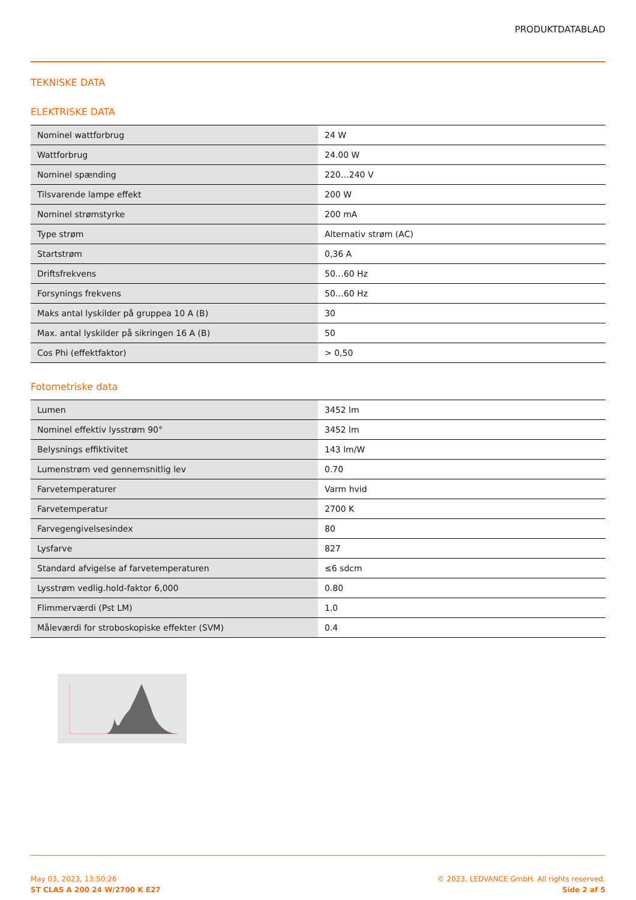PRODUKTDATABLAD
TEKNISKE DATA
ELEKTRISKE DATA
| Nominel wattforbrug | 24 W |
| Wattforbrug | 24.00 W |
| Nominel spænding | 220…240 V |
| Tilsvarende lampe effekt | 200 W |
| Nominel strømstyrke | 200 mA |
| Type strøm | Alternativ strøm (AC) |
| Startstrøm | 0,36 A |
| Driftsfrekvens | 50…60 Hz |
| Forsynings frekvens | 50…60 Hz |
| Maks antal lyskilder på gruppea 10 A (B) | 30 |
| Max. antal lyskilder på sikringen 16 A (B) | 50 |
| Cos Phi (effektfaktor) | > 0,50 |
Fotometriske data
| Lumen | 3452 lm |
| Nominel effektiv lysstrøm 90° | 3452 lm |
| Belysnings effiktivitet | 143 lm/W |
| Lumenstrøm ved gennemsnitlig lev | 0.70 |
| Farvetemperaturer | Varm hvid |
| Farvetemperatur | 2700 K |
| Farvegengivelsesindex | 80 |
| Lysfarve | 827 |
| Standard afvigelse af farvetemperaturen | ≤6 sdcm |
| Lysstrøm vedlig.hold-faktor 6,000 | 0.80 |
| Flimmerværdi (Pst LM) | 1.0 |
| Måleværdi for stroboskopiske effekter (SVM) | 0.4 |
May 03, 2023, 13:50:26
ST CLAS A 200 24 W/2700 K E27
© 2023, LEDVANCE GmbH. All rights reserved.
Side 2 af 5